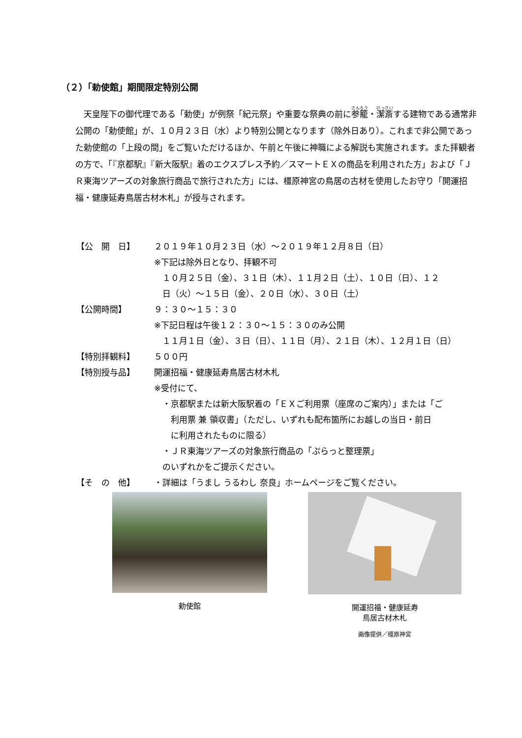（２）「勅使館」期間限定特別公開
天皇陛下の御代理である「勅使」が例祭「紀元祭」や重要な祭典の前に参籠・潔斎する建物である通常非公開の「勅使館」が、１０月２３日（水）より特別公開となります（除外日あり）。これまで非公開であった勅使館の「上段の間」をご覧いただけるほか、午前と午後に神職による解説も実施されます。また拝観者の方で、「『京都駅』『新大阪駅』着のエクスプレス予約／スマートＥＸの商品を利用された方」および「ＪＲ東海ツアーズの対象旅行商品で旅行された方」には、橿原神宮の鳥居の古材を使用したお守り「開運招福・健康延寿鳥居古材木札」が授与されます。
| 【公 開 日】 | ２０１９年１０月２３日（水）～２０１９年１２月８日（日） ※下記は除外日となり、拝観不可 １０月２５日（金）、３１日（木）、１１月２日（土）、１０日（日）、１２ 日（火）～１５日（金）、２０日（水）、３０日（土） |
| 【公開時間】 | ９：３０～１５：３０ ※下記日程は午後１２：３０～１５：３０のみ公開 １１月１日（金）、３日（日）、１１日（月）、２１日（木）、１２月１日（日） |
| 【特別拝観料】 | ５００円 |
| 【特別授与品】 | 開運招福・健康延寿鳥居古材木札 ※受付にて、 ・京都駅または新大阪駅着の「ＥＸご利用票（座席のご案内）」または「ご 利用票 兼 領収書」（ただし、いずれも配布箇所にお越しの当日・前日 に利用されたものに限る） ・ＪＲ東海ツアーズの対象旅行商品の「ぷらっと整理票」 のいずれかをご提示ください。 |
| 【そ の 他】 | ・詳細は「うまし うるわし 奈良」ホームページをご覧ください。 |
勅使館 開運招福・健康延寿
鳥居古材木札
画像提供／橿原神宮